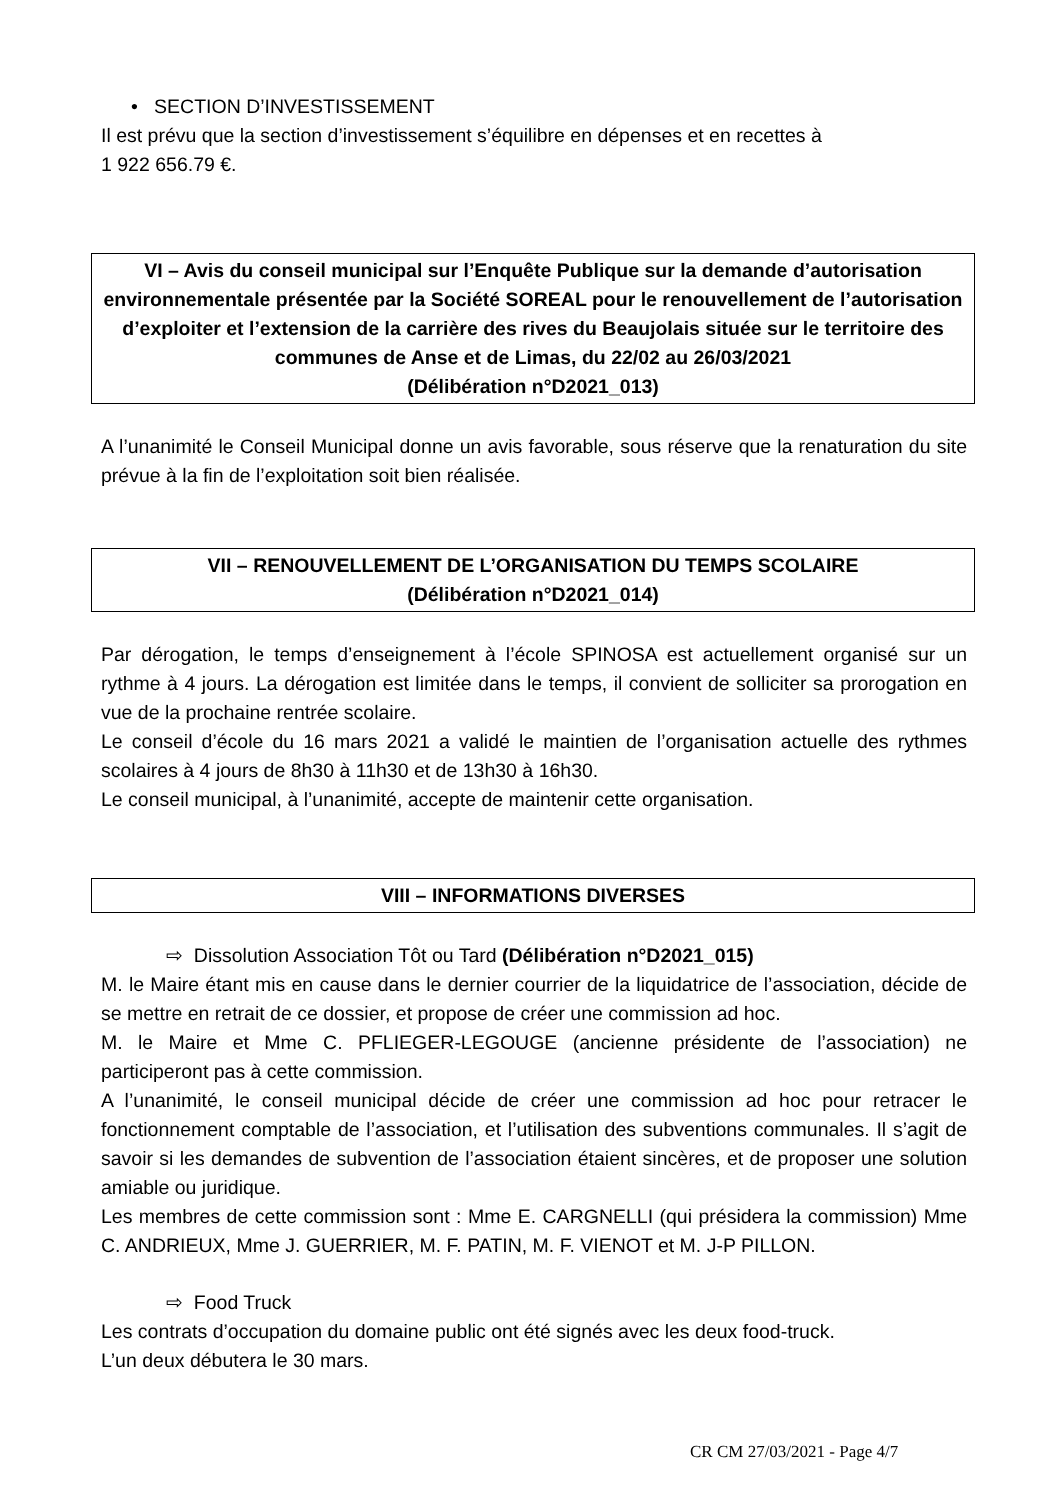• SECTION D’INVESTISSEMENT
Il est prévu que la section d’investissement s’équilibre en dépenses et en recettes à
1 922 656.79 €.
VI – Avis du conseil municipal sur l’Enquête Publique sur la demande d’autorisation environnementale présentée par la Société SOREAL pour le renouvellement de l’autorisation d’exploiter et l’extension de la carrière des rives du Beaujolais située sur le territoire des communes de Anse et de Limas, du 22/02 au 26/03/2021
(Délibération n°D2021_013)
A l’unanimité le Conseil Municipal donne un avis favorable, sous réserve que la renaturation du site prévue à la fin de l’exploitation soit bien réalisée.
VII – RENOUVELLEMENT DE L’ORGANISATION DU TEMPS SCOLAIRE
(Délibération n°D2021_014)
Par dérogation, le temps d’enseignement à l’école SPINOSA est actuellement organisé sur un rythme à 4 jours. La dérogation est limitée dans le temps, il convient de solliciter sa prorogation en vue de la prochaine rentrée scolaire.
Le conseil d’école du 16 mars 2021 a validé le maintien de l’organisation actuelle des rythmes scolaires à 4 jours de 8h30 à 11h30 et de 13h30 à 16h30.
Le conseil municipal, à l’unanimité, accepte de maintenir cette organisation.
VIII – INFORMATIONS DIVERSES
⇨ Dissolution Association Tôt ou Tard (Délibération n°D2021_015)
M. le Maire étant mis en cause dans le dernier courrier de la liquidatrice de l’association, décide de se mettre en retrait de ce dossier, et propose de créer une commission ad hoc.
M. le Maire et Mme C. PFLIEGER-LEGOUGE (ancienne présidente de l’association) ne participeront pas à cette commission.
A l’unanimité, le conseil municipal décide de créer une commission ad hoc pour retracer le fonctionnement comptable de l’association, et l’utilisation des subventions communales. Il s’agit de savoir si les demandes de subvention de l’association étaient sincères, et de proposer une solution amiable ou juridique.
Les membres de cette commission sont : Mme E. CARGNELLI (qui présidera la commission) Mme C. ANDRIEUX, Mme J. GUERRIER, M. F. PATIN, M. F. VIENOT et M. J-P PILLON.
⇨ Food Truck
Les contrats d’occupation du domaine public ont été signés avec les deux food-truck.
L’un deux débutera le 30 mars.
CR CM 27/03/2021 - Page 4/7